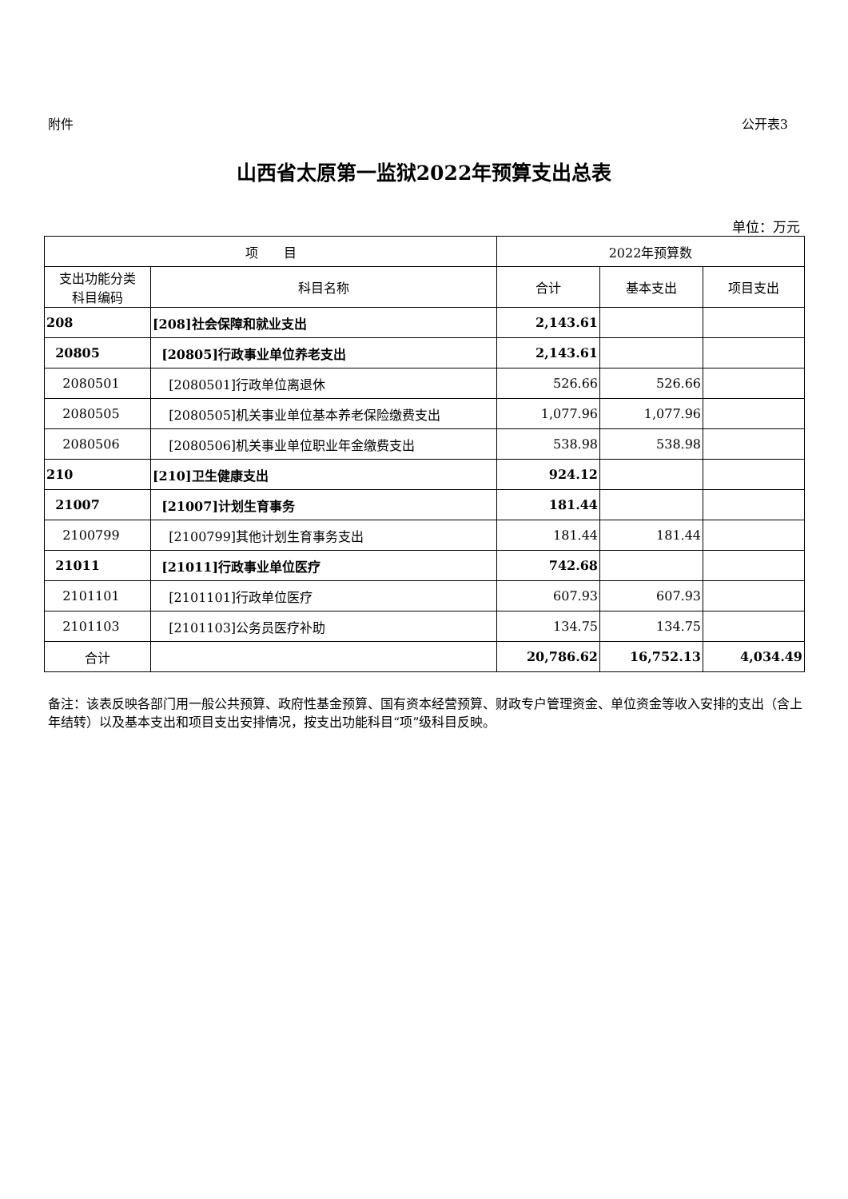附件 公开表3
山西省太原第一监狱2022年预算支出总表
单位：万元
| 项 目 | | 2022年预算数 | | |
| --- | --- | --- | --- | --- |
| 支出功能分类 科目编码 | 科目名称 | 合计 | 基本支出 | 项目支出 |
| 208 | [208]社会保障和就业支出 | 2,143.61 | | |
| 20805 | [20805]行政事业单位养老支出 | 2,143.61 | | |
| 2080501 | [2080501]行政单位离退休 | 526.66 | 526.66 | |
| 2080505 | [2080505]机关事业单位基本养老保险缴费支出 | 1,077.96 | 1,077.96 | |
| 2080506 | [2080506]机关事业单位职业年金缴费支出 | 538.98 | 538.98 | |
| 210 | [210]卫生健康支出 | 924.12 | | |
| 21007 | [21007]计划生育事务 | 181.44 | | |
| 2100799 | [2100799]其他计划生育事务支出 | 181.44 | 181.44 | |
| 21011 | [21011]行政事业单位医疗 | 742.68 | | |
| 2101101 | [2101101]行政单位医疗 | 607.93 | 607.93 | |
| 2101103 | [2101103]公务员医疗补助 | 134.75 | 134.75 | |
| 合计 | | 20,786.62 | 16,752.13 | 4,034.49 |
备注：该表反映各部门用一般公共预算、政府性基金预算、国有资本经营预算、财政专户管理资金、单位资金等收入安排的支出（含上年结转）以及基本支出和项目支出安排情况，按支出功能科目“项”级科目反映。